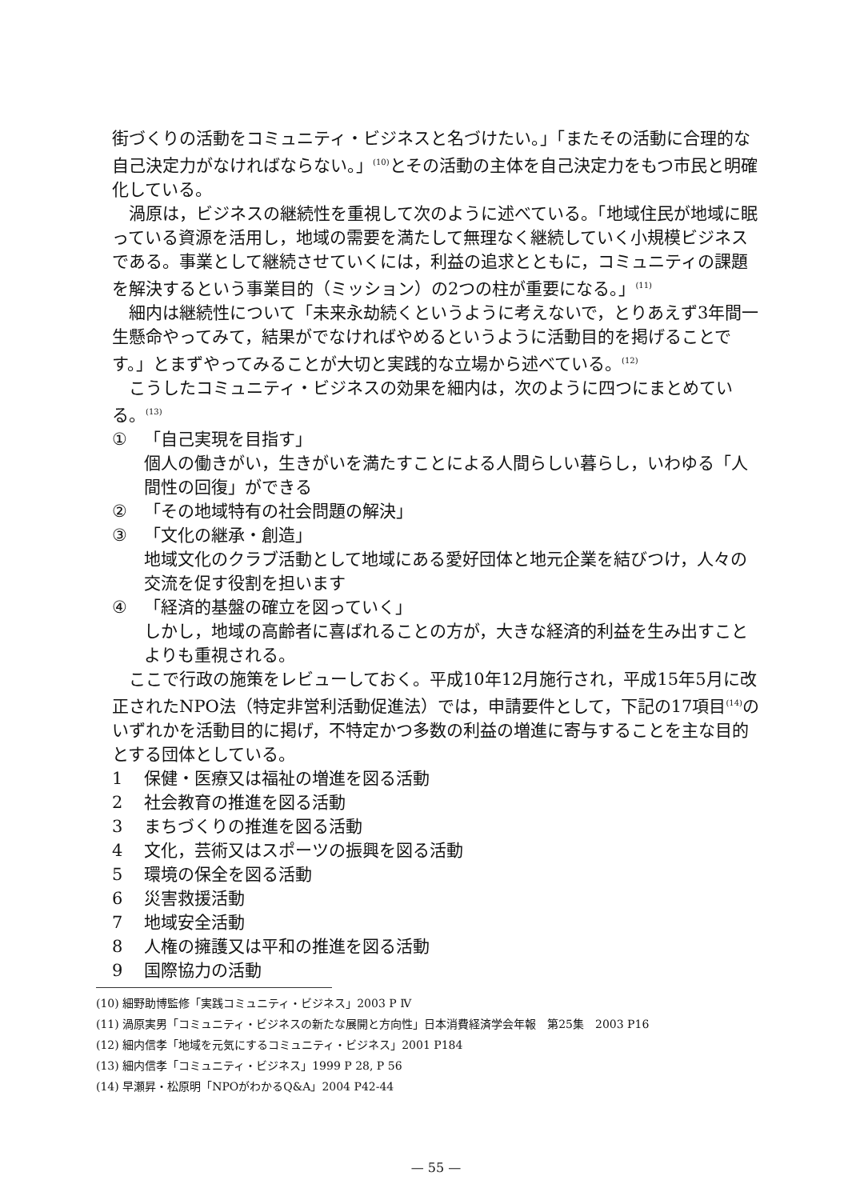街づくりの活動をコミュニティ・ビジネスと名づけたい。」「またその活動に合理的な自己決定力がなければならない。」<sup>(10)</sup>とその活動の主体を自己決定力をもつ市民と明確化している。
渦原は，ビジネスの継続性を重視して次のように述べている。「地域住民が地域に眠っている資源を活用し，地域の需要を満たして無理なく継続していく小規模ビジネスである。事業として継続させていくには，利益の追求とともに，コミュニティの課題を解決するという事業目的（ミッション）の2つの柱が重要になる。」<sup>(11)</sup>
細内は継続性について「未来永劫続くというように考えないで，とりあえず3年間一生懸命やってみて，結果がでなければやめるというように活動目的を掲げることです。」とまずやってみることが大切と実践的な立場から述べている。<sup>(12)</sup>
こうしたコミュニティ・ビジネスの効果を細内は，次のように四つにまとめている。<sup>(13)</sup>
① 「自己実現を目指す」
個人の働きがい，生きがいを満たすことによる人間らしい暮らし，いわゆる「人間性の回復」ができる
② 「その地域特有の社会問題の解決」
③ 「文化の継承・創造」
地域文化のクラブ活動として地域にある愛好団体と地元企業を結びつけ，人々の交流を促す役割を担います
④ 「経済的基盤の確立を図っていく」
しかし，地域の高齢者に喜ばれることの方が，大きな経済的利益を生み出すことよりも重視される。
ここで行政の施策をレビューしておく。平成10年12月施行され，平成15年5月に改正されたNPO法（特定非営利活動促進法）では，申請要件として，下記の17項目<sup>(14)</sup>のいずれかを活動目的に掲げ，不特定かつ多数の利益の増進に寄与することを主な目的とする団体としている。
1 保健・医療又は福祉の増進を図る活動
2 社会教育の推進を図る活動
3 まちづくりの推進を図る活動
4 文化，芸術又はスポーツの振興を図る活動
5 環境の保全を図る活動
6 災害救援活動
7 地域安全活動
8 人権の擁護又は平和の推進を図る活動
9 国際協力の活動
(10) 細野助博監修「実践コミュニティ・ビジネス」2003 P Ⅳ
(11) 渦原実男「コミュニティ・ビジネスの新たな展開と方向性」日本消費経済学会年報　第25集　2003 P16
(12) 細内信孝「地域を元気にするコミュニティ・ビジネス」2001 P184
(13) 細内信孝「コミュニティ・ビジネス」1999 P 28, P 56
(14) 早瀬昇・松原明「NPOがわかるQ&A」2004 P42-44
— 55 —